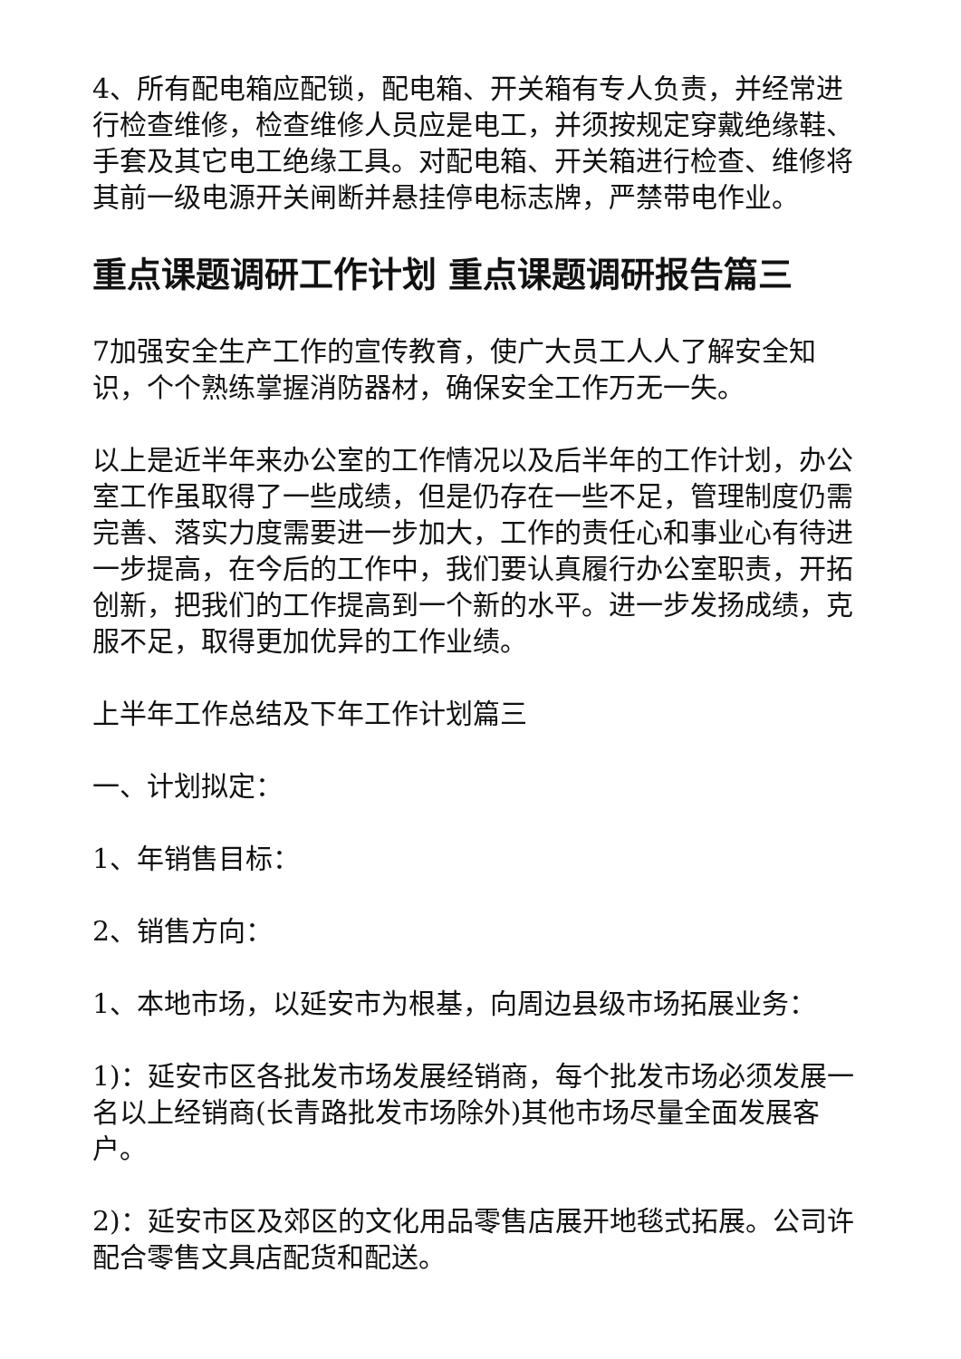4、所有配电箱应配锁，配电箱、开关箱有专人负责，并经常进行检查维修，检查维修人员应是电工，并须按规定穿戴绝缘鞋、手套及其它电工绝缘工具。对配电箱、开关箱进行检查、维修将其前一级电源开关闸断并悬挂停电标志牌，严禁带电作业。
重点课题调研工作计划 重点课题调研报告篇三
7加强安全生产工作的宣传教育，使广大员工人人了解安全知识，个个熟练掌握消防器材，确保安全工作万无一失。
以上是近半年来办公室的工作情况以及后半年的工作计划，办公室工作虽取得了一些成绩，但是仍存在一些不足，管理制度仍需完善、落实力度需要进一步加大，工作的责任心和事业心有待进一步提高，在今后的工作中，我们要认真履行办公室职责，开拓创新，把我们的工作提高到一个新的水平。进一步发扬成绩，克服不足，取得更加优异的工作业绩。
上半年工作总结及下年工作计划篇三
一、计划拟定：
1、年销售目标：
2、销售方向：
1、本地市场，以延安市为根基，向周边县级市场拓展业务：
1)：延安市区各批发市场发展经销商，每个批发市场必须发展一名以上经销商(长青路批发市场除外)其他市场尽量全面发展客户。
2)：延安市区及郊区的文化用品零售店展开地毯式拓展。公司许配合零售文具店配货和配送。